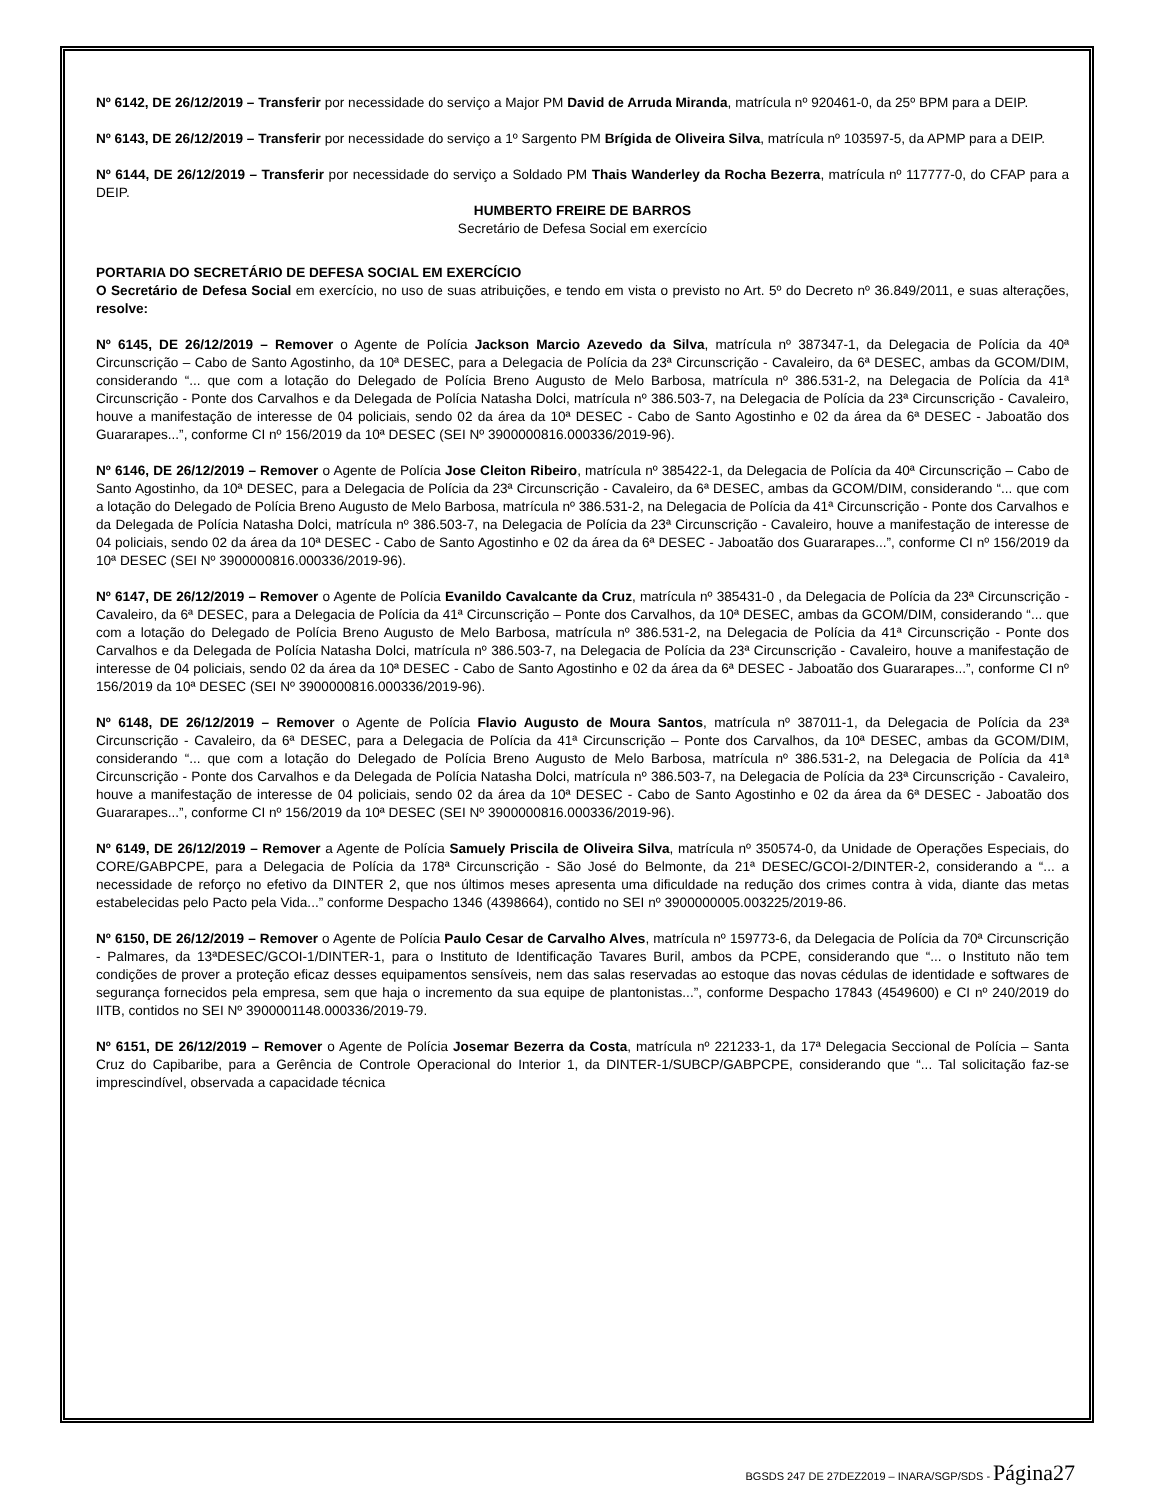Nº 6142, DE 26/12/2019 – Transferir por necessidade do serviço a Major PM David de Arruda Miranda, matrícula nº 920461-0, da 25º BPM para a DEIP.
Nº 6143, DE 26/12/2019 – Transferir por necessidade do serviço a 1º Sargento PM Brígida de Oliveira Silva, matrícula nº 103597-5, da APMP para a DEIP.
Nº 6144, DE 26/12/2019 – Transferir por necessidade do serviço a Soldado PM Thais Wanderley da Rocha Bezerra, matrícula nº 117777-0, do CFAP para a DEIP.
HUMBERTO FREIRE DE BARROS
Secretário de Defesa Social em exercício
PORTARIA DO SECRETÁRIO DE DEFESA SOCIAL EM EXERCÍCIO
O Secretário de Defesa Social em exercício, no uso de suas atribuições, e tendo em vista o previsto no Art. 5º do Decreto nº 36.849/2011, e suas alterações, resolve:
Nº 6145, DE 26/12/2019 – Remover o Agente de Polícia Jackson Marcio Azevedo da Silva, matrícula nº 387347-1, da Delegacia de Polícia da 40ª Circunscrição – Cabo de Santo Agostinho, da 10ª DESEC, para a Delegacia de Polícia da 23ª Circunscrição - Cavaleiro, da 6ª DESEC, ambas da GCOM/DIM, considerando “... que com a lotação do Delegado de Polícia Breno Augusto de Melo Barbosa, matrícula nº 386.531-2, na Delegacia de Polícia da 41ª Circunscrição - Ponte dos Carvalhos e da Delegada de Polícia Natasha Dolci, matrícula nº 386.503-7, na Delegacia de Polícia da 23ª Circunscrição - Cavaleiro, houve a manifestação de interesse de 04 policiais, sendo 02 da área da 10ª DESEC - Cabo de Santo Agostinho e 02 da área da 6ª DESEC - Jaboatão dos Guararapes...”, conforme CI nº 156/2019 da 10ª DESEC (SEI Nº 3900000816.000336/2019-96).
Nº 6146, DE 26/12/2019 – Remover o Agente de Polícia Jose Cleiton Ribeiro, matrícula nº 385422-1, da Delegacia de Polícia da 40ª Circunscrição – Cabo de Santo Agostinho, da 10ª DESEC, para a Delegacia de Polícia da 23ª Circunscrição - Cavaleiro, da 6ª DESEC, ambas da GCOM/DIM, considerando “... que com a lotação do Delegado de Polícia Breno Augusto de Melo Barbosa, matrícula nº 386.531-2, na Delegacia de Polícia da 41ª Circunscrição - Ponte dos Carvalhos e da Delegada de Polícia Natasha Dolci, matrícula nº 386.503-7, na Delegacia de Polícia da 23ª Circunscrição - Cavaleiro, houve a manifestação de interesse de 04 policiais, sendo 02 da área da 10ª DESEC - Cabo de Santo Agostinho e 02 da área da 6ª DESEC - Jaboatão dos Guararapes...”, conforme CI nº 156/2019 da 10ª DESEC (SEI Nº 3900000816.000336/2019-96).
Nº 6147, DE 26/12/2019 – Remover o Agente de Polícia Evanildo Cavalcante da Cruz, matrícula nº 385431-0 , da Delegacia de Polícia da 23ª Circunscrição - Cavaleiro, da 6ª DESEC, para a Delegacia de Polícia da 41ª Circunscrição – Ponte dos Carvalhos, da 10ª DESEC, ambas da GCOM/DIM, considerando “... que com a lotação do Delegado de Polícia Breno Augusto de Melo Barbosa, matrícula nº 386.531-2, na Delegacia de Polícia da 41ª Circunscrição - Ponte dos Carvalhos e da Delegada de Polícia Natasha Dolci, matrícula nº 386.503-7, na Delegacia de Polícia da 23ª Circunscrição - Cavaleiro, houve a manifestação de interesse de 04 policiais, sendo 02 da área da 10ª DESEC - Cabo de Santo Agostinho e 02 da área da 6ª DESEC - Jaboatão dos Guararapes...”, conforme CI nº 156/2019 da 10ª DESEC (SEI Nº 3900000816.000336/2019-96).
Nº 6148, DE 26/12/2019 – Remover o Agente de Polícia Flavio Augusto de Moura Santos, matrícula nº 387011-1, da Delegacia de Polícia da 23ª Circunscrição - Cavaleiro, da 6ª DESEC, para a Delegacia de Polícia da 41ª Circunscrição – Ponte dos Carvalhos, da 10ª DESEC, ambas da GCOM/DIM, considerando “... que com a lotação do Delegado de Polícia Breno Augusto de Melo Barbosa, matrícula nº 386.531-2, na Delegacia de Polícia da 41ª Circunscrição - Ponte dos Carvalhos e da Delegada de Polícia Natasha Dolci, matrícula nº 386.503-7, na Delegacia de Polícia da 23ª Circunscrição - Cavaleiro, houve a manifestação de interesse de 04 policiais, sendo 02 da área da 10ª DESEC - Cabo de Santo Agostinho e 02 da área da 6ª DESEC - Jaboatão dos Guararapes...”, conforme CI nº 156/2019 da 10ª DESEC (SEI Nº 3900000816.000336/2019-96).
Nº 6149, DE 26/12/2019 – Remover a Agente de Polícia Samuely Priscila de Oliveira Silva, matrícula nº 350574-0, da Unidade de Operações Especiais, do CORE/GABPCPE, para a Delegacia de Polícia da 178ª Circunscrição - São José do Belmonte, da 21ª DESEC/GCOI-2/DINTER-2, considerando a “... a necessidade de reforço no efetivo da DINTER 2, que nos últimos meses apresenta uma dificuldade na redução dos crimes contra à vida, diante das metas estabelecidas pelo Pacto pela Vida...” conforme Despacho 1346 (4398664), contido no SEI nº 3900000005.003225/2019-86.
Nº 6150, DE 26/12/2019 – Remover o Agente de Polícia Paulo Cesar de Carvalho Alves, matrícula nº 159773-6, da Delegacia de Polícia da 70ª Circunscrição - Palmares, da 13ªDESEC/GCOI-1/DINTER-1, para o Instituto de Identificação Tavares Buril, ambos da PCPE, considerando que “... o Instituto não tem condições de prover a proteção eficaz desses equipamentos sensíveis, nem das salas reservadas ao estoque das novas cédulas de identidade e softwares de segurança fornecidos pela empresa, sem que haja o incremento da sua equipe de plantonistas...”, conforme Despacho 17843 (4549600) e CI nº 240/2019 do IITB, contidos no SEI Nº 3900001148.000336/2019-79.
Nº 6151, DE 26/12/2019 – Remover o Agente de Polícia Josemar Bezerra da Costa, matrícula nº 221233-1, da 17ª Delegacia Seccional de Polícia – Santa Cruz do Capibaribe, para a Gerência de Controle Operacional do Interior 1, da DINTER-1/SUBCP/GABPCPE, considerando que “... Tal solicitação faz-se imprescindível, observada a capacidade técnica
BGSDS 247 DE 27DEZ2019 – INARA/SGP/SDS - Página27